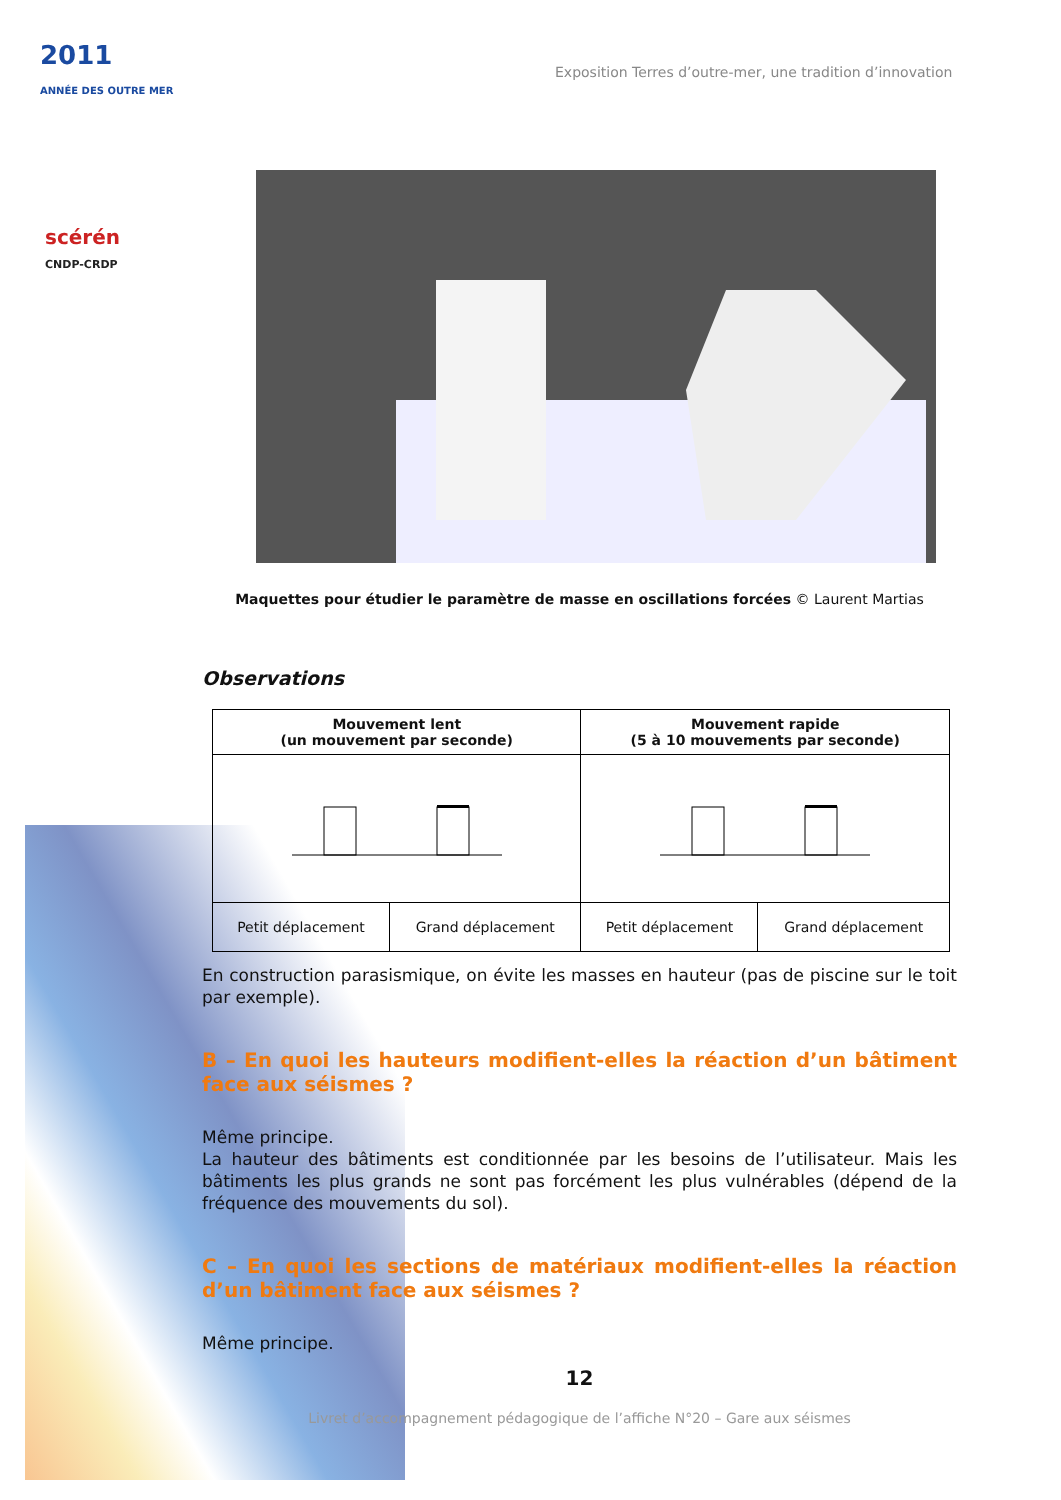2011
ANNÉE DES OUTRE MER
scérén
CNDP-CRDP
Exposition Terres d’outre-mer, une tradition d’innovation
Maquettes pour étudier le paramètre de masse en oscillations forcées © Laurent Martias
Observations
| Mouvement lent (un mouvement par seconde) | | Mouvement rapide (5 à 10 mouvements par seconde) | |
| --- | --- | --- | --- |
| Petit déplacement | Grand déplacement | Petit déplacement | Grand déplacement |
En construction parasismique, on évite les masses en hauteur (pas de piscine sur le toit par exemple).
B – En quoi les hauteurs modifient-elles la réaction d’un bâtiment face aux séismes ?
Même principe.
La hauteur des bâtiments est conditionnée par les besoins de l’utilisateur. Mais les bâtiments les plus grands ne sont pas forcément les plus vulnérables (dépend de la fréquence des mouvements du sol).
C – En quoi les sections de matériaux modifient-elles la réaction d’un bâtiment face aux séismes ?
Même principe.
12
Livret d’accompagnement pédagogique de l’affiche N°20 – Gare aux séismes